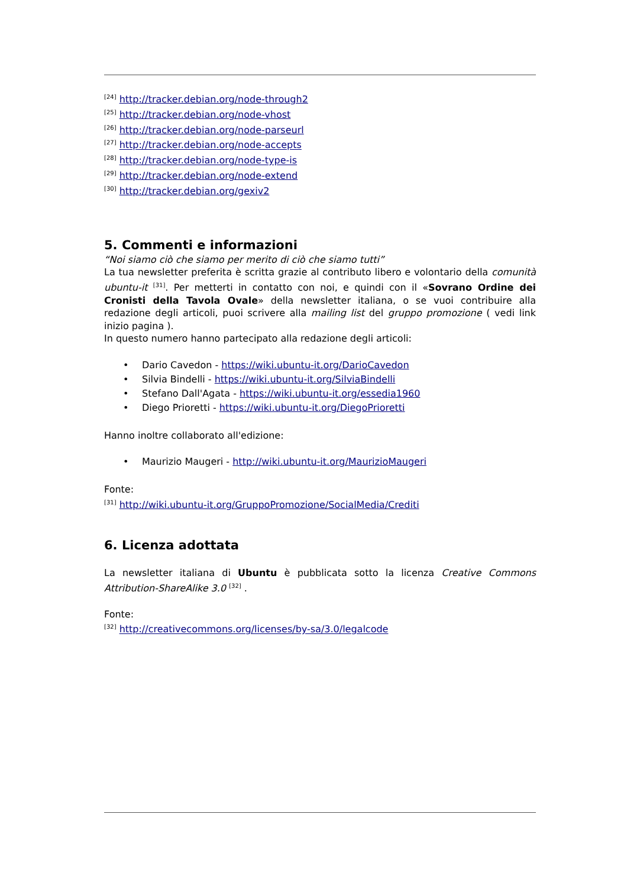<sup>[24]</sup> http://tracker.debian.org/node-through2
<sup>[25]</sup> http://tracker.debian.org/node-vhost
<sup>[26]</sup> http://tracker.debian.org/node-parseurl
<sup>[27]</sup> http://tracker.debian.org/node-accepts
<sup>[28]</sup> http://tracker.debian.org/node-type-is
<sup>[29]</sup> http://tracker.debian.org/node-extend
<sup>[30]</sup> http://tracker.debian.org/gexiv2
5. Commenti e informazioni
“Noi siamo ciò che siamo per merito di ciò che siamo tutti”
La tua newsletter preferita è scritta grazie al contributo libero e volontario della comunità ubuntu-it <sup>[31]</sup>. Per metterti in contatto con noi, e quindi con il «Sovrano Ordine dei Cronisti della Tavola Ovale» della newsletter italiana, o se vuoi contribuire alla redazione degli articoli, puoi scrivere alla mailing list del gruppo promozione ( vedi link inizio pagina ).
In questo numero hanno partecipato alla redazione degli articoli:
• Dario Cavedon - https://wiki.ubuntu-it.org/DarioCavedon
• Silvia Bindelli - https://wiki.ubuntu-it.org/SilviaBindelli
• Stefano Dall'Agata - https://wiki.ubuntu-it.org/essedia1960
• Diego Prioretti - https://wiki.ubuntu-it.org/DiegoPrioretti
Hanno inoltre collaborato all'edizione:
• Maurizio Maugeri - http://wiki.ubuntu-it.org/MaurizioMaugeri
Fonte:
<sup>[31]</sup> http://wiki.ubuntu-it.org/GruppoPromozione/SocialMedia/Crediti
6. Licenza adottata
La newsletter italiana di Ubuntu è pubblicata sotto la licenza Creative Commons Attribution-ShareAlike 3.0 <sup>[32]</sup> .
Fonte:
<sup>[32]</sup> http://creativecommons.org/licenses/by-sa/3.0/legalcode